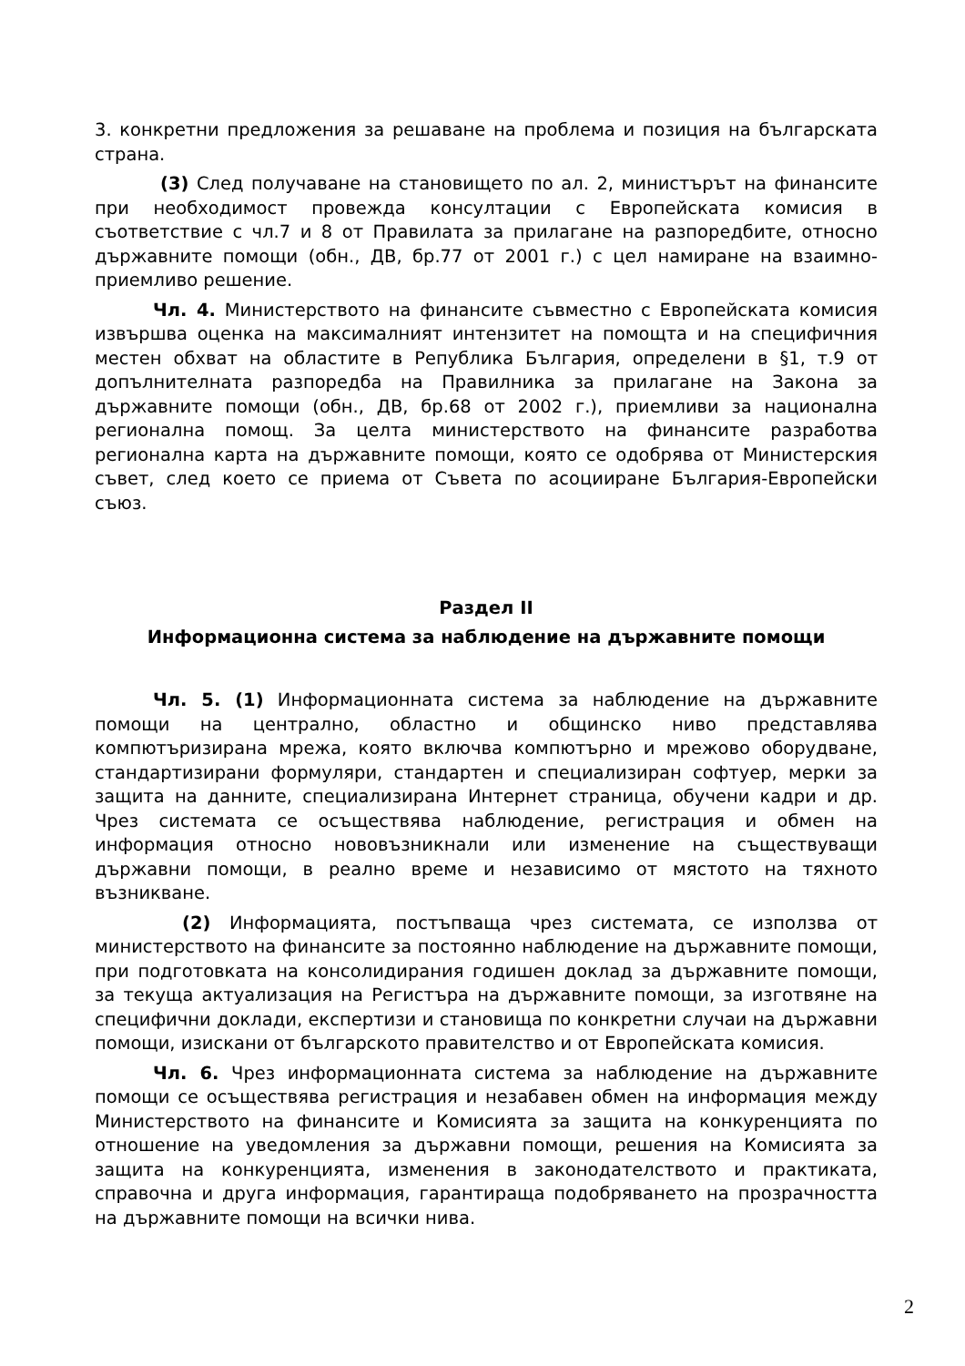3. конкретни предложения за решаване на проблема и позиция на българската страна.
(3) След получаване на становището по ал. 2, министърът на финансите при необходимост провежда консултации с Европейската комисия в съответствие с чл.7 и 8 от Правилата за прилагане на разпоредбите, относно държавните помощи (обн., ДВ, бр.77 от 2001 г.) с цел намиране на взаимно-приемливо решение.
Чл. 4. Министерството на финансите съвместно с Европейската комисия извършва оценка на максималният интензитет на помощта и на специфичния местен обхват на областите в Република България, определени в §1, т.9 от допълнителната разпоредба на Правилника за прилагане на Закона за държавните помощи (обн., ДВ, бр.68 от 2002 г.), приемливи за национална регионална помощ. За целта министерството на финансите разработва регионална карта на държавните помощи, която се одобрява от Министерския съвет, след което се приема от Съвета по асоцииране България-Европейски съюз.
Раздел II
Информационна система за наблюдение на държавните помощи
Чл. 5. (1) Информационната система за наблюдение на държавните помощи на централно, областно и общинско ниво представлява компютъризирана мрежа, която включва компютърно и мрежово оборудване, стандартизирани формуляри, стандартен и специализиран софтуер, мерки за защита на данните, специализирана Интернет страница, обучени кадри и др. Чрез системата се осъществява наблюдение, регистрация и обмен на информация относно нововъзникнали или изменение на съществуващи държавни помощи, в реално време и независимо от мястото на тяхното възникване.
(2) Информацията, постъпваща чрез системата, се използва от министерството на финансите за постоянно наблюдение на държавните помощи, при подготовката на консолидирания годишен доклад за държавните помощи, за текуща актуализация на Регистъра на държавните помощи, за изготвяне на специфични доклади, експертизи и становища по конкретни случаи на държавни помощи, изискани от българското правителство и от Европейската комисия.
Чл. 6. Чрез информационната система за наблюдение на държавните помощи се осъществява регистрация и незабавен обмен на информация между Министерството на финансите и Комисията за защита на конкуренцията по отношение на уведомления за държавни помощи, решения на Комисията за защита на конкуренцията, изменения в законодателството и практиката, справочна и друга информация, гарантираща подобряването на прозрачността на държавните помощи на всички нива.
2